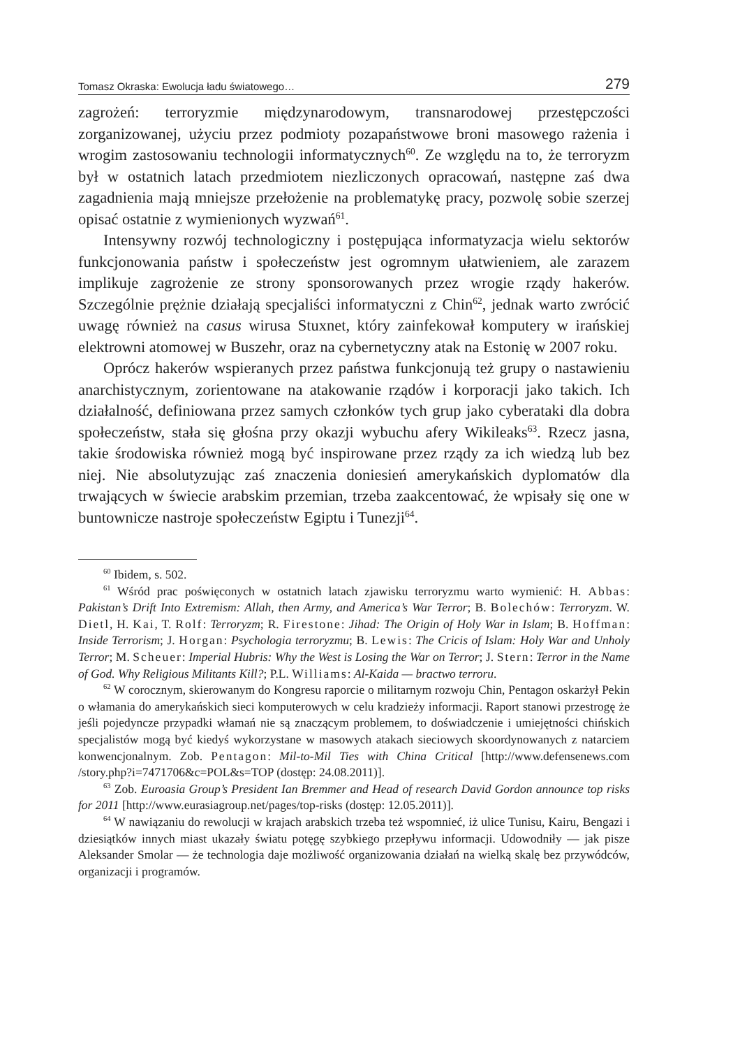Tomasz Okraska: Ewolucja ładu światowego… 279
zagrożeń: terroryzmie międzynarodowym, transnarodowej przestępczości zorganizowanej, użyciu przez podmioty pozapaństwowe broni masowego rażenia i wrogim zastosowaniu technologii informatycznych<sup>60</sup>. Ze względu na to, że terroryzm był w ostatnich latach przedmiotem niezliczonych opracowań, następne zaś dwa zagadnienia mają mniejsze przełożenie na problematykę pracy, pozwolę sobie szerzej opisać ostatnie z wymienionych wyzwań<sup>61</sup>.
Intensywny rozwój technologiczny i postępująca informatyzacja wielu sektorów funkcjonowania państw i społeczeństw jest ogromnym ułatwieniem, ale zarazem implikuje zagrożenie ze strony sponsorowanych przez wrogie rządy hakerów. Szczególnie prężnie działają specjaliści informatyczni z Chin<sup>62</sup>, jednak warto zwrócić uwagę również na casus wirusa Stuxnet, który zainfekował komputery w irańskiej elektrowni atomowej w Buszehr, oraz na cybernetyczny atak na Estonię w 2007 roku.
Oprócz hakerów wspieranych przez państwa funkcjonują też grupy o nastawieniu anarchistycznym, zorientowane na atakowanie rządów i korporacji jako takich. Ich działalność, definiowana przez samych członków tych grup jako cyberataki dla dobra społeczeństw, stała się głośna przy okazji wybuchu afery Wikileaks<sup>63</sup>. Rzecz jasna, takie środowiska również mogą być inspirowane przez rządy za ich wiedzą lub bez niej. Nie absolutyzując zaś znaczenia doniesień amerykańskich dyplomatów dla trwających w świecie arabskim przemian, trzeba zaakcentować, że wpisały się one w buntownicze nastroje społeczeństw Egiptu i Tunezji<sup>64</sup>.
<sup>60</sup> Ibidem, s. 502.
<sup>61</sup> Wśród prac poświęconych w ostatnich latach zjawisku terroryzmu warto wymienić: H. Abbas: Pakistan’s Drift Into Extremism: Allah, then Army, and America’s War Terror; B. Bolechów: Terroryzm. W. Dietl, H. Kai, T. Rolf: Terroryzm; R. Firestone: Jihad: The Origin of Holy War in Islam; B. Hoffman: Inside Terrorism; J. Horgan: Psychologia terroryzmu; B. Lewis: The Cricis of Islam: Holy War and Unholy Terror; M. Scheuer: Imperial Hubris: Why the West is Losing the War on Terror; J. Stern: Terror in the Name of God. Why Religious Militants Kill?; P.L. Williams: Al-Kaida — bractwo terroru.
<sup>62</sup> W corocznym, skierowanym do Kongresu raporcie o militarnym rozwoju Chin, Pentagon oskarżył Pekin o włamania do amerykańskich sieci komputerowych w celu kradzieży informacji. Raport stanowi przestrogę że jeśli pojedyncze przypadki włamań nie są znaczącym problemem, to doświadczenie i umiejętności chińskich specjalistów mogą być kiedyś wykorzystane w masowych atakach sieciowych skoordynowanych z natarciem konwencjonalnym. Zob. Pentagon: Mil-to-Mil Ties with China Critical [http://www.defensenews.com /story.php?i=7471706&c=POL&s=TOP (dostęp: 24.08.2011)].
<sup>63</sup> Zob. Euroasia Group’s President Ian Bremmer and Head of research David Gordon announce top risks for 2011 [http://www.eurasiagroup.net/pages/top-risks (dostęp: 12.05.2011)].
<sup>64</sup> W nawiązaniu do rewolucji w krajach arabskich trzeba też wspomnieć, iż ulice Tunisu, Kairu, Bengazi i dziesiątków innych miast ukazały światu potęgę szybkiego przepływu informacji. Udowodniły — jak pisze Aleksander Smolar — że technologia daje możliwość organizowania działań na wielką skalę bez przywódców, organizacji i programów.